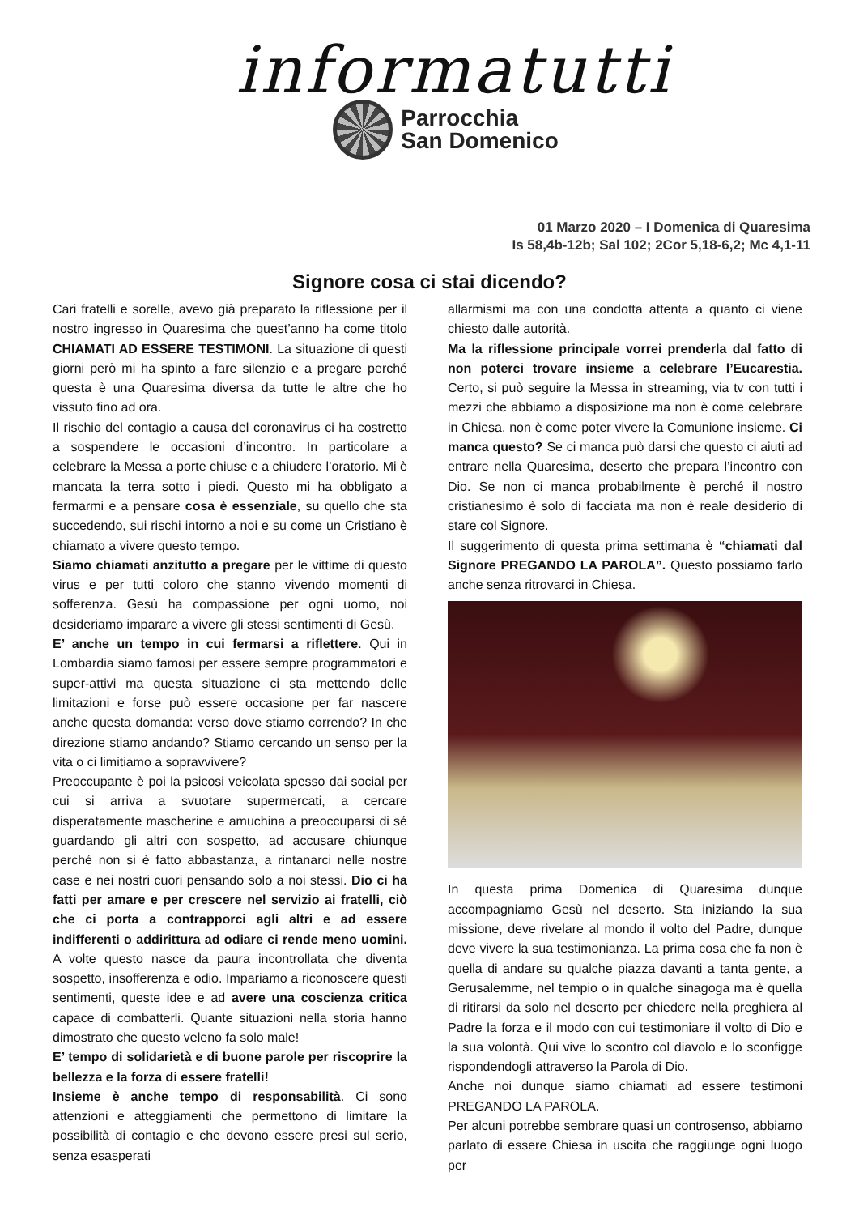informatutti
Parrocchia
San Domenico
01 Marzo 2020 – I Domenica di Quaresima
Is 58,4b-12b; Sal 102; 2Cor 5,18-6,2; Mc 4,1-11
Signore cosa ci stai dicendo?
Cari fratelli e sorelle, avevo già preparato la riflessione per il nostro ingresso in Quaresima che quest’anno ha come titolo CHIAMATI AD ESSERE TESTIMONI. La situazione di questi giorni però mi ha spinto a fare silenzio e a pregare perché questa è una Quaresima diversa da tutte le altre che ho vissuto fino ad ora.
Il rischio del contagio a causa del coronavirus ci ha costretto a sospendere le occasioni d’incontro. In particolare a celebrare la Messa a porte chiuse e a chiudere l’oratorio. Mi è mancata la terra sotto i piedi. Questo mi ha obbligato a fermarmi e a pensare cosa è essenziale, su quello che sta succedendo, sui rischi intorno a noi e su come un Cristiano è chiamato a vivere questo tempo.
Siamo chiamati anzitutto a pregare per le vittime di questo virus e per tutti coloro che stanno vivendo momenti di sofferenza. Gesù ha compassione per ogni uomo, noi desideriamo imparare a vivere gli stessi sentimenti di Gesù.
E’ anche un tempo in cui fermarsi a riflettere. Qui in Lombardia siamo famosi per essere sempre programmatori e super-attivi ma questa situazione ci sta mettendo delle limitazioni e forse può essere occasione per far nascere anche questa domanda: verso dove stiamo correndo? In che direzione stiamo andando? Stiamo cercando un senso per la vita o ci limitiamo a sopravvivere?
Preoccupante è poi la psicosi veicolata spesso dai social per cui si arriva a svuotare supermercati, a cercare disperatamente mascherine e amuchina a preoccuparsi di sé guardando gli altri con sospetto, ad accusare chiunque perché non si è fatto abbastanza, a rintanarci nelle nostre case e nei nostri cuori pensando solo a noi stessi. Dio ci ha fatti per amare e per crescere nel servizio ai fratelli, ciò che ci porta a contrapporci agli altri e ad essere indifferenti o addirittura ad odiare ci rende meno uomini. A volte questo nasce da paura incontrollata che diventa sospetto, insofferenza e odio. Impariamo a riconoscere questi sentimenti, queste idee e ad avere una coscienza critica capace di combatterli. Quante situazioni nella storia hanno dimostrato che questo veleno fa solo male!
E’ tempo di solidarietà e di buone parole per riscoprire la bellezza e la forza di essere fratelli!
Insieme è anche tempo di responsabilità. Ci sono attenzioni e atteggiamenti che permettono di limitare la possibilità di contagio e che devono essere presi sul serio, senza esasperati
allarmismi ma con una condotta attenta a quanto ci viene chiesto dalle autorità.
Ma la riflessione principale vorrei prenderla dal fatto di non poterci trovare insieme a celebrare l’Eucarestia. Certo, si può seguire la Messa in streaming, via tv con tutti i mezzi che abbiamo a disposizione ma non è come celebrare in Chiesa, non è come poter vivere la Comunione insieme. Ci manca questo? Se ci manca può darsi che questo ci aiuti ad entrare nella Quaresima, deserto che prepara l’incontro con Dio. Se non ci manca probabilmente è perché il nostro cristianesimo è solo di facciata ma non è reale desiderio di stare col Signore.
Il suggerimento di questa prima settimana è “chiamati dal Signore PREGANDO LA PAROLA”. Questo possiamo farlo anche senza ritrovarci in Chiesa.
In questa prima Domenica di Quaresima dunque accompagniamo Gesù nel deserto. Sta iniziando la sua missione, deve rivelare al mondo il volto del Padre, dunque deve vivere la sua testimonianza. La prima cosa che fa non è quella di andare su qualche piazza davanti a tanta gente, a Gerusalemme, nel tempio o in qualche sinagoga ma è quella di ritirarsi da solo nel deserto per chiedere nella preghiera al Padre la forza e il modo con cui testimoniare il volto di Dio e la sua volontà. Qui vive lo scontro col diavolo e lo sconfigge rispondendogli attraverso la Parola di Dio.
Anche noi dunque siamo chiamati ad essere testimoni PREGANDO LA PAROLA.
Per alcuni potrebbe sembrare quasi un controsenso, abbiamo parlato di essere Chiesa in uscita che raggiunge ogni luogo per